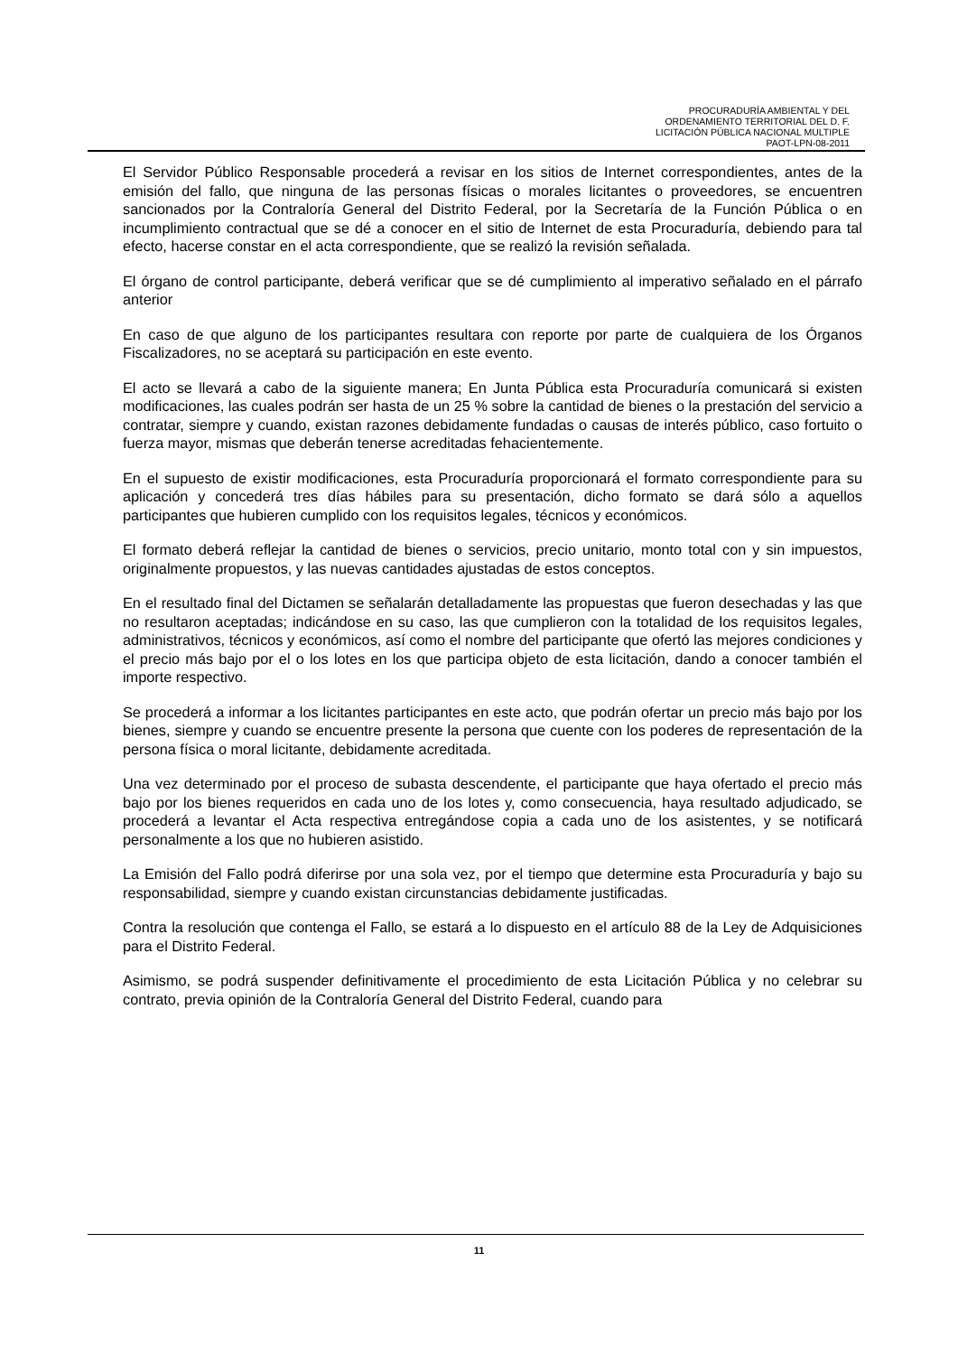PROCURADURÍA AMBIENTAL Y DEL
ORDENAMIENTO TERRITORIAL DEL D. F.
LICITACIÓN PÚBLICA NACIONAL MULTIPLE
PAOT-LPN-08-2011
El Servidor Público Responsable procederá a revisar en los sitios de Internet correspondientes, antes de la emisión del fallo, que ninguna de las personas físicas o morales licitantes o proveedores, se encuentren sancionados por la Contraloría General del Distrito Federal, por la Secretaría de la Función Pública o en incumplimiento contractual que se dé a conocer en el sitio de Internet de esta Procuraduría, debiendo para tal efecto, hacerse constar en el acta correspondiente, que se realizó la revisión señalada.
El órgano de control participante, deberá verificar que se dé cumplimiento al imperativo señalado en el párrafo anterior
En caso de que alguno de los participantes resultara con reporte por parte de cualquiera de los Órganos Fiscalizadores, no se aceptará su participación en este evento.
El acto se llevará a cabo de la siguiente manera; En Junta Pública esta Procuraduría comunicará si existen modificaciones, las cuales podrán ser hasta de un 25 % sobre la cantidad de bienes o la prestación del servicio a contratar, siempre y cuando, existan razones debidamente fundadas o causas de interés público, caso fortuito o fuerza mayor, mismas que deberán tenerse acreditadas fehacientemente.
En el supuesto de existir modificaciones, esta Procuraduría proporcionará el formato correspondiente para su aplicación y concederá tres días hábiles para su presentación, dicho formato se dará sólo a aquellos participantes que hubieren cumplido con los requisitos legales, técnicos y económicos.
El formato deberá reflejar la cantidad de bienes o servicios, precio unitario, monto total con y sin impuestos, originalmente propuestos, y las nuevas cantidades ajustadas de estos conceptos.
En el resultado final del Dictamen se señalarán detalladamente las propuestas que fueron desechadas y las que no resultaron aceptadas; indicándose en su caso, las que cumplieron con la totalidad de los requisitos legales, administrativos, técnicos y económicos, así como el nombre del participante que ofertó las mejores condiciones y el precio más bajo por el o los lotes en los que participa objeto de esta licitación, dando a conocer también el importe respectivo.
Se procederá a informar a los licitantes participantes en este acto, que podrán ofertar un precio más bajo por los bienes, siempre y cuando se encuentre presente la persona que cuente con los poderes de representación de la persona física o moral licitante, debidamente acreditada.
Una vez determinado por el proceso de subasta descendente, el participante que haya ofertado el precio más bajo por los bienes requeridos en cada uno de los lotes y, como consecuencia, haya resultado adjudicado, se procederá a levantar el Acta respectiva entregándose copia a cada uno de los asistentes, y se notificará personalmente a los que no hubieren asistido.
La Emisión del Fallo podrá diferirse por una sola vez, por el tiempo que determine esta Procuraduría y bajo su responsabilidad, siempre y cuando existan circunstancias debidamente justificadas.
Contra la resolución que contenga el Fallo, se estará a lo dispuesto en el artículo 88 de la Ley de Adquisiciones para el Distrito Federal.
Asimismo, se podrá suspender definitivamente el procedimiento de esta Licitación Pública y no celebrar su contrato, previa opinión de la Contraloría General del Distrito Federal, cuando para
11